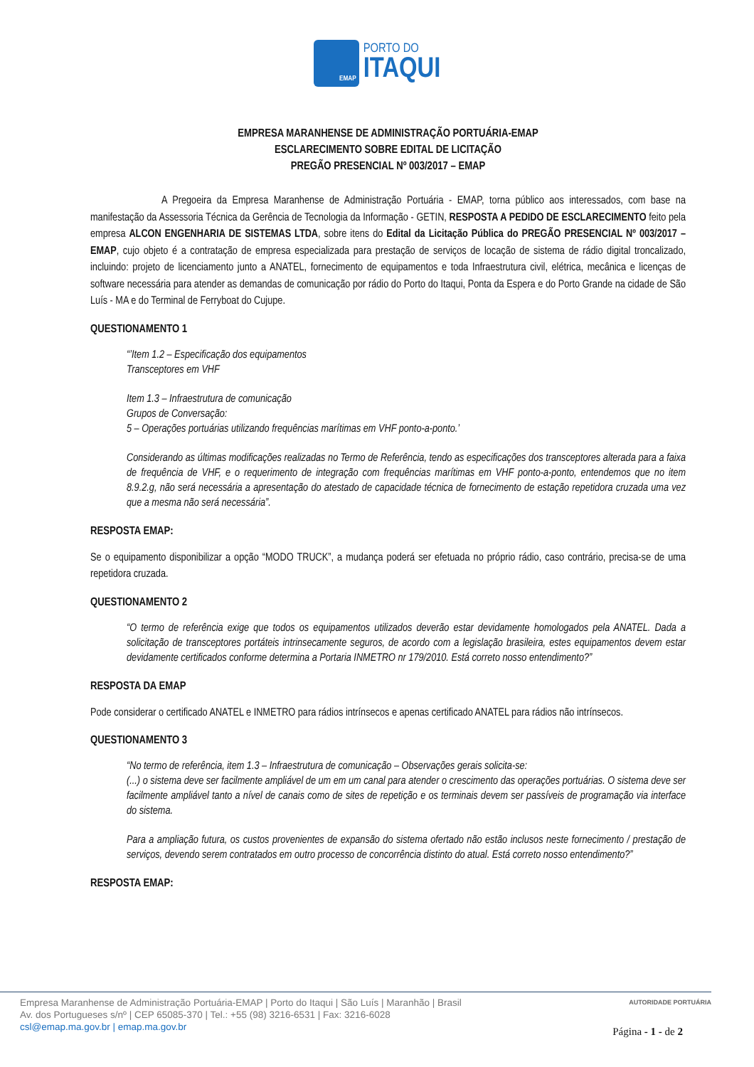EMAP
PORTO DO
ITAQUI
EMPRESA MARANHENSE DE ADMINISTRAÇÃO PORTUÁRIA-EMAP
ESCLARECIMENTO SOBRE EDITAL DE LICITAÇÃO
PREGÃO PRESENCIAL Nº 003/2017 – EMAP
A Pregoeira da Empresa Maranhense de Administração Portuária - EMAP, torna público aos interessados, com base na manifestação da Assessoria Técnica da Gerência de Tecnologia da Informação - GETIN, RESPOSTA A PEDIDO DE ESCLARECIMENTO feito pela empresa ALCON ENGENHARIA DE SISTEMAS LTDA, sobre itens do Edital da Licitação Pública do PREGÃO PRESENCIAL Nº 003/2017 – EMAP, cujo objeto é a contratação de empresa especializada para prestação de serviços de locação de sistema de rádio digital troncalizado, incluindo: projeto de licenciamento junto a ANATEL, fornecimento de equipamentos e toda Infraestrutura civil, elétrica, mecânica e licenças de software necessária para atender as demandas de comunicação por rádio do Porto do Itaqui, Ponta da Espera e do Porto Grande na cidade de São Luís - MA e do Terminal de Ferryboat do Cujupe.
QUESTIONAMENTO 1
“’Item 1.2 – Especificação dos equipamentos
Transceptores em VHF
Item 1.3 – Infraestrutura de comunicação
Grupos de Conversação:
5 – Operações portuárias utilizando frequências marítimas em VHF ponto-a-ponto.’
Considerando as últimas modificações realizadas no Termo de Referência, tendo as especificações dos transceptores alterada para a faixa de frequência de VHF, e o requerimento de integração com frequências marítimas em VHF ponto-a-ponto, entendemos que no item 8.9.2.g, não será necessária a apresentação do atestado de capacidade técnica de fornecimento de estação repetidora cruzada uma vez que a mesma não será necessária”.
RESPOSTA EMAP:
Se o equipamento disponibilizar a opção “MODO TRUCK”, a mudança poderá ser efetuada no próprio rádio, caso contrário, precisa-se de uma repetidora cruzada.
QUESTIONAMENTO 2
“O termo de referência exige que todos os equipamentos utilizados deverão estar devidamente homologados pela ANATEL. Dada a solicitação de transceptores portáteis intrinsecamente seguros, de acordo com a legislação brasileira, estes equipamentos devem estar devidamente certificados conforme determina a Portaria INMETRO nr 179/2010. Está correto nosso entendimento?”
RESPOSTA DA EMAP
Pode considerar o certificado ANATEL e INMETRO para rádios intrínsecos e apenas certificado ANATEL para rádios não intrínsecos.
QUESTIONAMENTO 3
“No termo de referência, item 1.3 – Infraestrutura de comunicação – Observações gerais solicita-se:
(...) o sistema deve ser facilmente ampliável de um em um canal para atender o crescimento das operações portuárias. O sistema deve ser facilmente ampliável tanto a nível de canais como de sites de repetição e os terminais devem ser passíveis de programação via interface do sistema.
Para a ampliação futura, os custos provenientes de expansão do sistema ofertado não estão inclusos neste fornecimento / prestação de serviços, devendo serem contratados em outro processo de concorrência distinto do atual. Está correto nosso entendimento?”
RESPOSTA EMAP:
Empresa Maranhense de Administração Portuária-EMAP | Porto do Itaqui | São Luís | Maranhão | Brasil
Av. dos Portugueses s/nº | CEP 65085-370 | Tel.: +55 (98) 3216-6531 | Fax: 3216-6028
csl@emap.ma.gov.br | emap.ma.gov.br
AUTORIDADE PORTUÁRIA
Página - 1 - de 2